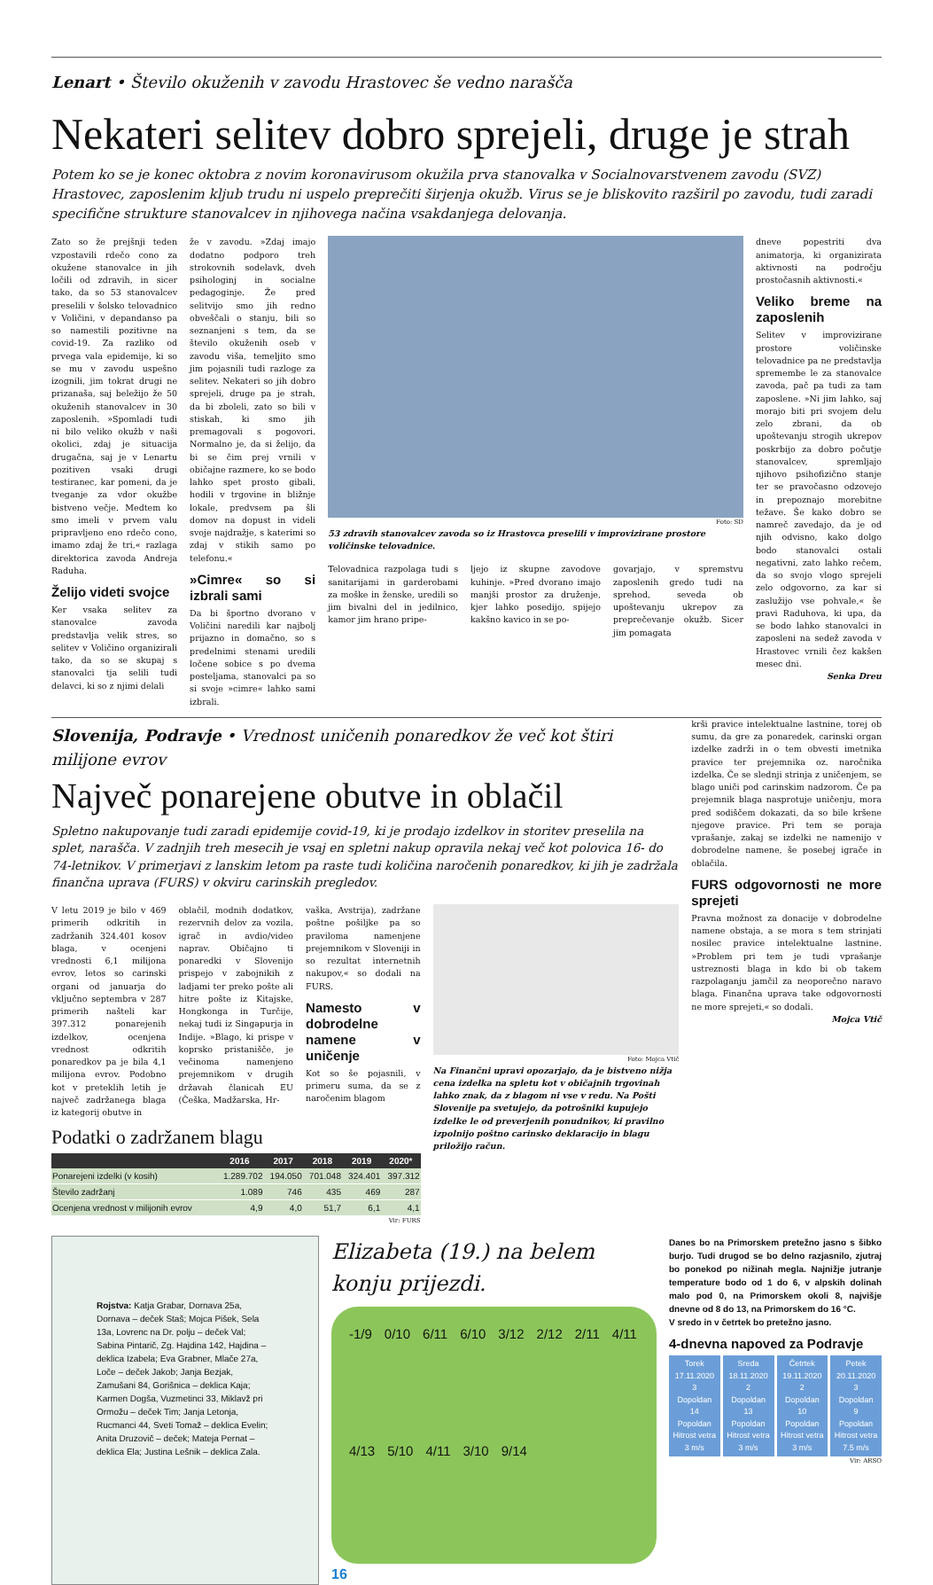Lenart • Število okuženih v zavodu Hrastovec še vedno narašča
Nekateri selitev dobro sprejeli, druge je strah
Potem ko se je konec oktobra z novim koronavirusom okužila prva stanovalka v Socialnovarstvenem zavodu (SVZ) Hrastovec, zaposlenim kljub trudu ni uspelo preprečiti širjenja okužb. Virus se je bliskovito razširil po zavodu, tudi zaradi specifične strukture stanovalcev in njihovega načina vsakdanjega delovanja.
Zato so že prejšnji teden vzpostavili rdečo cono za okužene stanovalce in jih ločili od zdravih, in sicer tako, da so 53 stanovalcev preselili v šolsko telovadnico v Voličini, v depandanso pa so namestili pozitivne na covid-19. Za razliko od prvega vala epidemije, ki so se mu v zavodu uspešno izognili, jim tokrat drugi ne prizanaša, saj beležijo že 50 okuženih stanovalcev in 30 zaposlenih. »Spomladi tudi ni bilo veliko okužb v naši okolici, zdaj je situacija drugačna, saj je v Lenartu pozitiven vsaki drugi testiranec, kar pomeni, da je tveganje za vdor okužbe bistveno večje. Medtem ko smo imeli v prvem valu pripravljeno eno rdečo cono, imamo zdaj že tri,« razlaga direktorica zavoda Andreja Raduha.
Želijo videti svojce
Ker vsaka selitev za stanovalce zavoda predstavlja velik stres, so selitev v Voličino organizirali tako, da so se skupaj s stanovalci tja selili tudi delavci, ki so z njimi delali
že v zavodu. »Zdaj imajo dodatno podporo treh strokovnih sodelavk, dveh psihologinj in socialne pedagoginje. Že pred selitvijo smo jih redno obveščali o stanju, bili so seznanjeni s tem, da se število okuženih oseb v zavodu viša, temeljito smo jim pojasnili tudi razloge za selitev. Nekateri so jih dobro sprejeli, druge pa je strah, da bi zboleli, zato so bili v stiskah, ki smo jih premagovali s pogovori. Normalno je, da si želijo, da bi se čim prej vrnili v običajne razmere, ko se bodo lahko spet prosto gibali, hodili v trgovine in bližnje lokale, predvsem pa šli domov na dopust in videli svoje najdražje, s katerimi so zdaj v stikih samo po telefonu.«
»Cimre« so si izbrali sami
Da bi športno dvorano v Voličini naredili kar najbolj prijazno in domačno, so s predelnimi stenami uredili ločene sobice s po dvema posteljama, stanovalci pa so si svoje »cimre« lahko sami izbrali.
Foto: SD
53 zdravih stanovalcev zavoda so iz Hrastovca preselili v improvizirane prostore voličinske telovadnice.
Telovadnica razpolaga tudi s sanitarijami in garderobami za moške in ženske, uredili so jim bivalni del in jedilnico, kamor jim hrano pripe-
ljejo iz skupne zavodove kuhinje. »Pred dvorano imajo manjši prostor za druženje, kjer lahko posedijo, spijejo kakšno kavico in se po-
govarjajo, v spremstvu zaposlenih gredo tudi na sprehod, seveda ob upoštevanju ukrepov za preprečevanje okužb. Sicer jim pomagata
dneve popestriti dva animatorja, ki organizirata aktivnosti na področju prostočasnih aktivnosti.«
Veliko breme na zaposlenih
Selitev v improvizirane prostore voličinske telovadnice pa ne predstavlja spremembe le za stanovalce zavoda, pač pa tudi za tam zaposlene. »Ni jim lahko, saj morajo biti pri svojem delu zelo zbrani, da ob upoštevanju strogih ukrepov poskrbijo za dobro počutje stanovalcev, spremljajo njihovo psihofizično stanje ter se pravočasno odzovejo in prepoznajo morebitne težave. Še kako dobro se namreč zavedajo, da je od njih odvisno, kako dolgo bodo stanovalci ostali negativni, zato lahko rečem, da so svojo vlogo sprejeli zelo odgovorno, za kar si zaslužijo vse pohvale,« še pravi Raduhova, ki upa, da se bodo lahko stanovalci in zaposleni na sedež zavoda v Hrastovec vrnili čez kakšen mesec dni.
Senka Dreu
Slovenija, Podravje • Vrednost uničenih ponaredkov že več kot štiri milijone evrov
Največ ponarejene obutve in oblačil
Spletno nakupovanje tudi zaradi epidemije covid-19, ki je prodajo izdelkov in storitev preselila na splet, narašča. V zadnjih treh mesecih je vsaj en spletni nakup opravila nekaj več kot polovica 16- do 74-letnikov. V primerjavi z lanskim letom pa raste tudi količina naročenih ponaredkov, ki jih je zadržala finančna uprava (FURS) v okviru carinskih pregledov.
V letu 2019 je bilo v 469 primerih odkritih in zadržanih 324.401 kosov blaga, v ocenjeni vrednosti 6,1 milijona evrov, letos so carinski organi od januarja do vključno septembra v 287 primerih našteli kar 397.312 ponarejenih izdelkov, ocenjena vrednost odkritih ponaredkov pa je bila 4,1 milijona evrov. Podobno kot v preteklih letih je največ zadržanega blaga iz kategorij obutve in
oblačil, modnih dodatkov, rezervnih delov za vozila, igrač in avdio/video naprav. Običajno ti ponaredki v Slovenijo prispejo v zabojnikih z ladjami ter preko pošte ali hitre pošte iz Kitajske, Hongkonga in Turčije, nekaj tudi iz Singapurja in Indije. »Blago, ki prispe v koprsko pristanišče, je večinoma namenjeno prejemnikom v drugih državah članicah EU (Češka, Madžarska, Hr-
vaška, Avstrija), zadržane poštne pošiljke pa so praviloma namenjene prejemnikom v Sloveniji in so rezultat internetnih nakupov,« so dodali na FURS.
Namesto v dobrodelne namene v uničenje
Kot so še pojasnili, v primeru suma, da se z naročenim blagom
Podatki o zadržanem blagu
| | 2016 | 2017 | 2018 | 2019 | 2020* |
| --- | --- | --- | --- | --- | --- |
| Ponarejeni izdelki (v kosih) | 1.289.702 | 194.050 | 701.048 | 324.401 | 397.312 |
| Število zadržanj | 1.089 | 746 | 435 | 469 | 287 |
| Ocenjena vrednost v milijonih evrov | 4,9 | 4,0 | 51,7 | 6,1 | 4,1 |
Vir: FURS
Foto: Mojca Vtič
Na Finančni upravi opozarjajo, da je bistveno nižja cena izdelka na spletu kot v običajnih trgovinah lahko znak, da z blagom ni vse v redu. Na Pošti Slovenije pa svetujejo, da potrošniki kupujejo izdelke le od preverjenih ponudnikov, ki pravilno izpolnijo poštno carinsko deklaracijo in blagu priložijo račun.
krši pravice intelektualne lastnine, torej ob sumu, da gre za ponaredek, carinski organ izdelke zadrži in o tem obvesti imetnika pravice ter prejemnika oz. naročnika izdelka. Če se slednji strinja z uničenjem, se blago uniči pod carinskim nadzorom. Če pa prejemnik blaga nasprotuje uničenju, mora pred sodiščem dokazati, da so bile kršene njegove pravice. Pri tem se poraja vprašanje, zakaj se izdelki ne namenijo v dobrodelne namene, še posebej igrače in oblačila.
FURS odgovornosti ne more sprejeti
Pravna možnost za donacije v dobrodelne namene obstaja, a se mora s tem strinjati nosilec pravice intelektualne lastnine. »Problem pri tem je tudi vprašanje ustreznosti blaga in kdo bi ob takem razpolaganju jamčil za neoporečno naravo blaga. Finančna uprava take odgovornosti ne more sprejeti,« so dodali.
Mojca Vtič
Rojstva: Katja Grabar, Dornava 25a, Dornava – deček Staš; Mojca Pišek, Sela 13a, Lovrenc na Dr. polju – deček Val; Sabina Pintarič, Zg. Hajdina 142, Hajdina – deklica Izabela; Eva Grabner, Mlače 27a, Loče – deček Jakob; Janja Bezjak, Zamušani 84, Gorišnica – deklica Kaja; Karmen Dogša, Vuzmetinci 33, Miklavž pri Ormožu – deček Tim; Janja Letonja, Rucmanci 44, Sveti Tomaž – deklica Evelin; Anita Druzovič – deček; Mateja Pernat – deklica Ela; Justina Lešnik – deklica Zala.
Elizabeta (19.) na belem konju prijezdi.
-1/9 0/10 6/11 6/10 3/12 2/12 2/11 4/11 4/13 5/10 4/11 3/10 9/14
16
Danes bo na Primorskem pretežno jasno s šibko burjo. Tudi drugod se bo delno razjasnilo, zjutraj bo ponekod po nižinah megla. Najnižje jutranje temperature bodo od 1 do 6, v alpskih dolinah malo pod 0, na Primorskem okoli 8, najvišje dnevne od 8 do 13, na Primorskem do 16 °C.
V sredo in v četrtek bo pretežno jasno.
4-dnevna napoved za Podravje
Torek
17.11.2020
3
Dopoldan
14
Popoldan
Hitrost vetra 3 m/s
Sreda
18.11.2020
2
Dopoldan
13
Popoldan
Hitrost vetra 3 m/s
Četrtek
19.11.2020
2
Dopoldan
10
Popoldan
Hitrost vetra 3 m/s
Petek
20.11.2020
3
Dopoldan
9
Popoldan
Hitrost vetra 7.5 m/s
Vir: ARSO